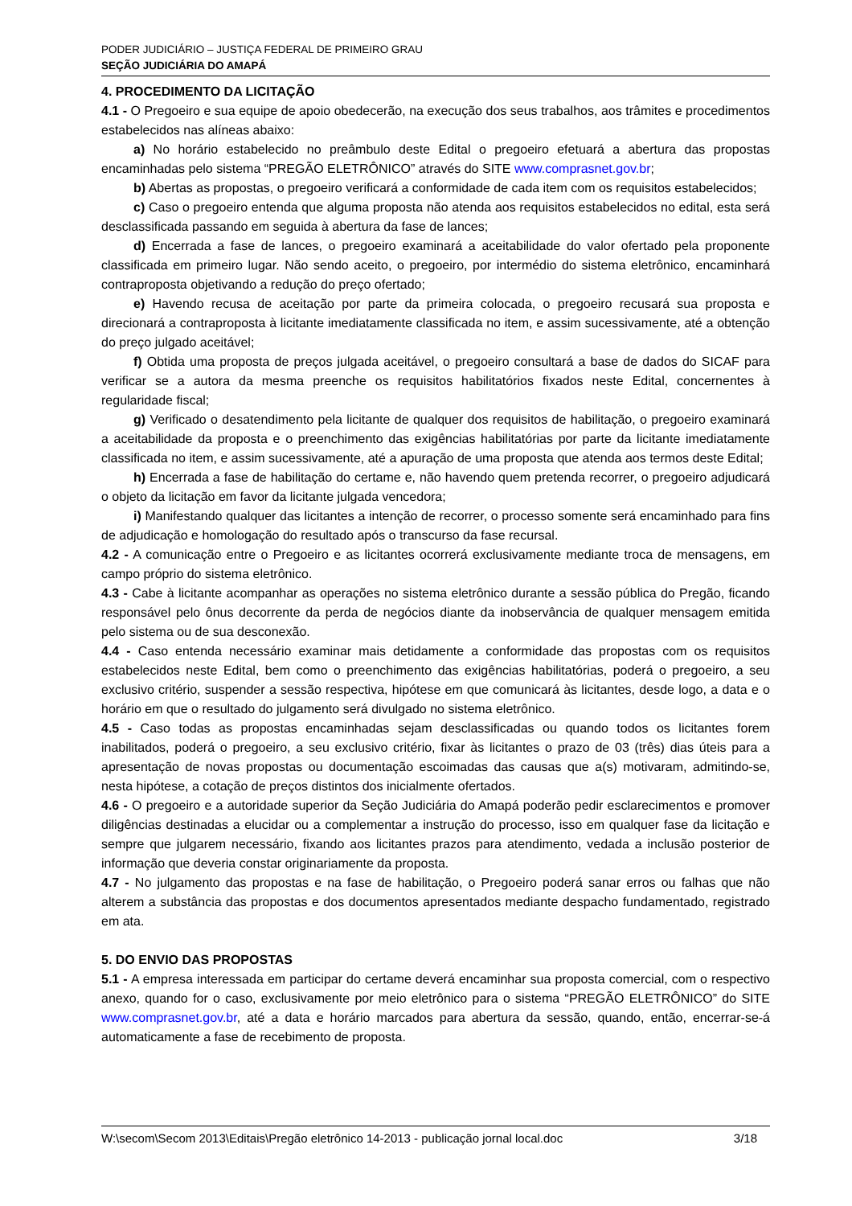PODER JUDICIÁRIO – JUSTIÇA FEDERAL DE PRIMEIRO GRAU
SEÇÃO JUDICIÁRIA DO AMAPÁ
4. PROCEDIMENTO DA LICITAÇÃO
4.1 - O Pregoeiro e sua equipe de apoio obedecerão, na execução dos seus trabalhos, aos trâmites e procedimentos estabelecidos nas alíneas abaixo:
a) No horário estabelecido no preâmbulo deste Edital o pregoeiro efetuará a abertura das propostas encaminhadas pelo sistema “PREGÃO ELETRÔNICO” através do SITE www.comprasnet.gov.br;
b) Abertas as propostas, o pregoeiro verificará a conformidade de cada item com os requisitos estabelecidos;
c) Caso o pregoeiro entenda que alguma proposta não atenda aos requisitos estabelecidos no edital, esta será desclassificada passando em seguida à abertura da fase de lances;
d) Encerrada a fase de lances, o pregoeiro examinará a aceitabilidade do valor ofertado pela proponente classificada em primeiro lugar. Não sendo aceito, o pregoeiro, por intermédio do sistema eletrônico, encaminhará contraproposta objetivando a redução do preço ofertado;
e) Havendo recusa de aceitação por parte da primeira colocada, o pregoeiro recusará sua proposta e direcionará a contraproposta à licitante imediatamente classificada no item, e assim sucessivamente, até a obtenção do preço julgado aceitável;
f) Obtida uma proposta de preços julgada aceitável, o pregoeiro consultará a base de dados do SICAF para verificar se a autora da mesma preenche os requisitos habilitatórios fixados neste Edital, concernentes à regularidade fiscal;
g) Verificado o desatendimento pela licitante de qualquer dos requisitos de habilitação, o pregoeiro examinará a aceitabilidade da proposta e o preenchimento das exigências habilitatórias por parte da licitante imediatamente classificada no item, e assim sucessivamente, até a apuração de uma proposta que atenda aos termos deste Edital;
h) Encerrada a fase de habilitação do certame e, não havendo quem pretenda recorrer, o pregoeiro adjudicará o objeto da licitação em favor da licitante julgada vencedora;
i) Manifestando qualquer das licitantes a intenção de recorrer, o processo somente será encaminhado para fins de adjudicação e homologação do resultado após o transcurso da fase recursal.
4.2 - A comunicação entre o Pregoeiro e as licitantes ocorrerá exclusivamente mediante troca de mensagens, em campo próprio do sistema eletrônico.
4.3 - Cabe à licitante acompanhar as operações no sistema eletrônico durante a sessão pública do Pregão, ficando responsável pelo ônus decorrente da perda de negócios diante da inobservância de qualquer mensagem emitida pelo sistema ou de sua desconexão.
4.4 - Caso entenda necessário examinar mais detidamente a conformidade das propostas com os requisitos estabelecidos neste Edital, bem como o preenchimento das exigências habilitatórias, poderá o pregoeiro, a seu exclusivo critério, suspender a sessão respectiva, hipótese em que comunicará às licitantes, desde logo, a data e o horário em que o resultado do julgamento será divulgado no sistema eletrônico.
4.5 - Caso todas as propostas encaminhadas sejam desclassificadas ou quando todos os licitantes forem inabilitados, poderá o pregoeiro, a seu exclusivo critério, fixar às licitantes o prazo de 03 (três) dias úteis para a apresentação de novas propostas ou documentação escoimadas das causas que a(s) motivaram, admitindo-se, nesta hipótese, a cotação de preços distintos dos inicialmente ofertados.
4.6 - O pregoeiro e a autoridade superior da Seção Judiciária do Amapá poderão pedir esclarecimentos e promover diligências destinadas a elucidar ou a complementar a instrução do processo, isso em qualquer fase da licitação e sempre que julgarem necessário, fixando aos licitantes prazos para atendimento, vedada a inclusão posterior de informação que deveria constar originariamente da proposta.
4.7 - No julgamento das propostas e na fase de habilitação, o Pregoeiro poderá sanar erros ou falhas que não alterem a substância das propostas e dos documentos apresentados mediante despacho fundamentado, registrado em ata.
5. DO ENVIO DAS PROPOSTAS
5.1 - A empresa interessada em participar do certame deverá encaminhar sua proposta comercial, com o respectivo anexo, quando for o caso, exclusivamente por meio eletrônico para o sistema “PREGÃO ELETRÔNICO” do SITE www.comprasnet.gov.br, até a data e horário marcados para abertura da sessão, quando, então, encerrar-se-á automaticamente a fase de recebimento de proposta.
W:\secom\Secom 2013\Editais\Pregão eletrônico 14-2013 - publicação jornal local.doc 3/18